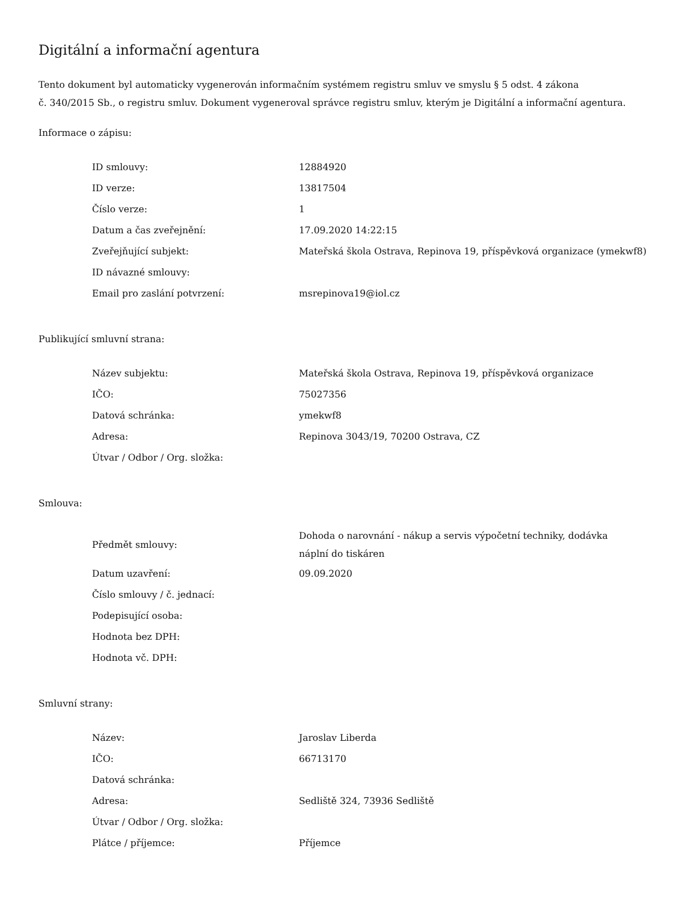Digitální a informační agentura
Tento dokument byl automaticky vygenerován informačním systémem registru smluv ve smyslu § 5 odst. 4 zákona
č. 340/2015 Sb., o registru smluv. Dokument vygeneroval správce registru smluv, kterým je Digitální a informační agentura.
Informace o zápisu:
| ID smlouvy: | 12884920 |
| ID verze: | 13817504 |
| Číslo verze: | 1 |
| Datum a čas zveřejnění: | 17.09.2020 14:22:15 |
| Zveřejňující subjekt: | Mateřská škola Ostrava, Repinova 19, příspěvková organizace (ymekwf8) |
| ID návazné smlouvy: | |
| Email pro zaslání potvrzení: | msrepinova19@iol.cz |
Publikující smluvní strana:
| Název subjektu: | Mateřská škola Ostrava, Repinova 19, příspěvková organizace |
| IČO: | 75027356 |
| Datová schránka: | ymekwf8 |
| Adresa: | Repinova 3043/19, 70200 Ostrava, CZ |
| Útvar / Odbor / Org. složka: | |
Smlouva:
| Předmět smlouvy: | Dohoda o narovnání - nákup a servis výpočetní techniky, dodávka náplní do tiskáren |
| Datum uzavření: | 09.09.2020 |
| Číslo smlouvy / č. jednací: | |
| Podepisující osoba: | |
| Hodnota bez DPH: | |
| Hodnota vč. DPH: | |
Smluvní strany:
| Název: | Jaroslav Liberda |
| IČO: | 66713170 |
| Datová schránka: | |
| Adresa: | Sedliště 324, 73936 Sedliště |
| Útvar / Odbor / Org. složka: | |
| Plátce / příjemce: | Příjemce |